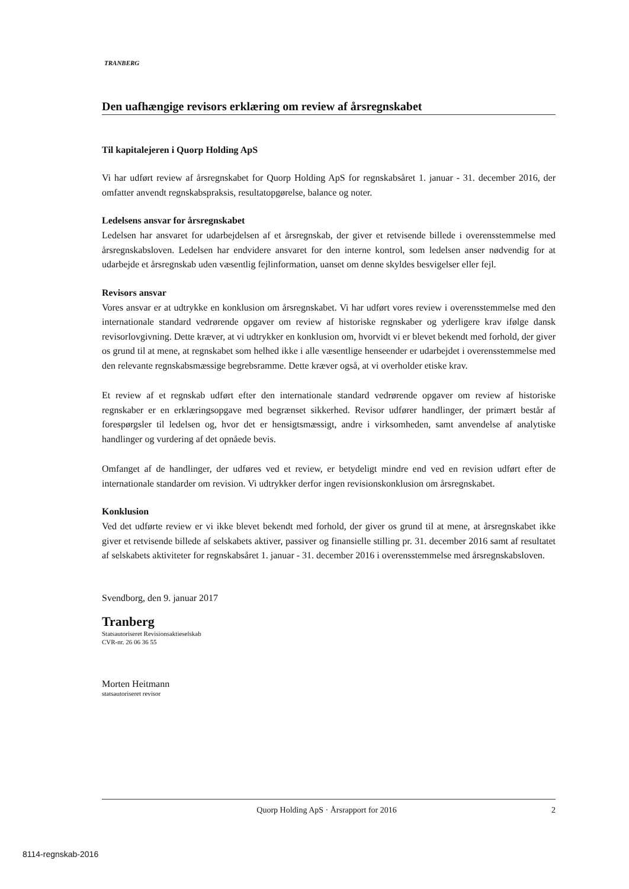TRANBERG
Den uafhængige revisors erklæring om review af årsregnskabet
Til kapitalejeren i Quorp Holding ApS
Vi har udført review af årsregnskabet for Quorp Holding ApS for regnskabsåret 1. januar - 31. december 2016, der omfatter anvendt regnskabspraksis, resultatopgørelse, balance og noter.
Ledelsens ansvar for årsregnskabet
Ledelsen har ansvaret for udarbejdelsen af et årsregnskab, der giver et retvisende billede i overensstemmelse med årsregnskabsloven. Ledelsen har endvidere ansvaret for den interne kontrol, som ledelsen anser nødvendig for at udarbejde et årsregnskab uden væsentlig fejlinformation, uanset om denne skyldes besvigelser eller fejl.
Revisors ansvar
Vores ansvar er at udtrykke en konklusion om årsregnskabet. Vi har udført vores review i overensstemmelse med den internationale standard vedrørende opgaver om review af historiske regnskaber og yderligere krav ifølge dansk revisorlovgivning. Dette kræver, at vi udtrykker en konklusion om, hvorvidt vi er blevet bekendt med forhold, der giver os grund til at mene, at regnskabet som helhed ikke i alle væsentlige henseender er udarbejdet i overensstemmelse med den relevante regnskabsmæssige begrebsramme. Dette kræver også, at vi overholder etiske krav.
Et review af et regnskab udført efter den internationale standard vedrørende opgaver om review af historiske regnskaber er en erklæringsopgave med begrænset sikkerhed. Revisor udfører handlinger, der primært består af forespørgsler til ledelsen og, hvor det er hensigtsmæssigt, andre i virksomheden, samt anvendelse af analytiske handlinger og vurdering af det opnåede bevis.
Omfanget af de handlinger, der udføres ved et review, er betydeligt mindre end ved en revision udført efter de internationale standarder om revision. Vi udtrykker derfor ingen revisionskonklusion om årsregnskabet.
Konklusion
Ved det udførte review er vi ikke blevet bekendt med forhold, der giver os grund til at mene, at årsregnskabet ikke giver et retvisende billede af selskabets aktiver, passiver og finansielle stilling pr. 31. december 2016 samt af resultatet af selskabets aktiviteter for regnskabsåret 1. januar - 31. december 2016 i overensstemmelse med årsregnskabsloven.
Svendborg, den 9. januar 2017
Tranberg
Statsautoriseret Revisionsaktieselskab
CVR-nr. 26 06 36 55
Morten Heitmann
statsautoriseret revisor
Quorp Holding ApS · Årsrapport for 2016 2
8114-regnskab-2016